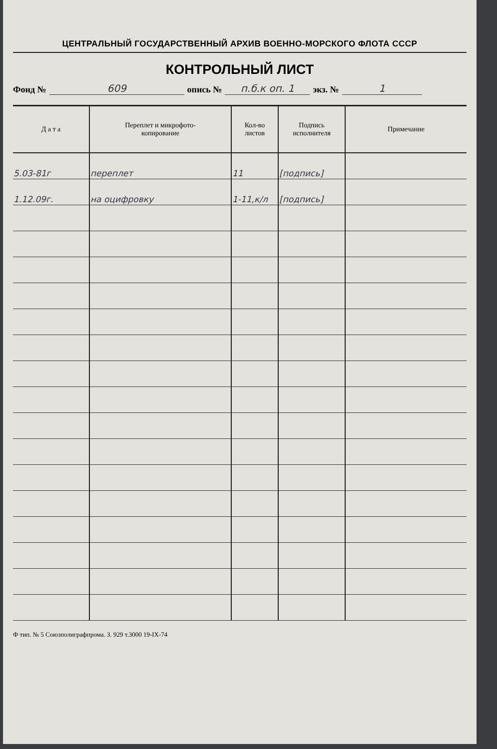ЦЕНТРАЛЬНЫЙ ГОСУДАРСТВЕННЫЙ АРХИВ ВОЕННО-МОРСКОГО ФЛОТА СССР
КОНТРОЛЬНЫЙ ЛИСТ
Фонд № 609 опись № п.б.к оп. 1 экз. № 1
| Д а т а | Переплет и микрофото- копирование | Кол-во листов | Подпись исполнителя | Примечание |
| --- | --- | --- | --- | --- |
| 5.03-81г | переплет | 11 | [подпись] | |
| 1.12.09г. | на оцифровку | 1-11,к/л | [подпись] | |
Ф тип. № 5 Союзполиграфпрома. З. 929 т.3000 19-IX-74